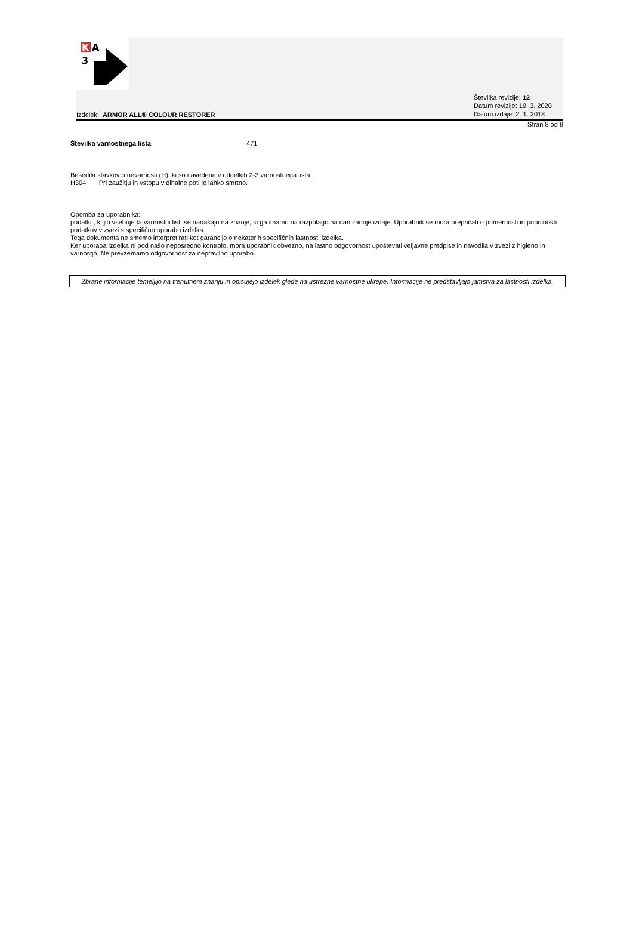K
A
3
Izdelek: ARMOR ALL® COLOUR RESTORER
Številka revizije: 12
Datum revizije: 19. 3. 2020
Datum izdaje: 2. 1. 2018
Stran 8 od 8
Številka varnostnega lista 471
Besedila stavkov o nevarnosti (H), ki so navedena v oddelkih 2-3 varnostnega lista:
H304 Pri zaužitju in vstopu v dihalne poti je lahko smrtno.
Opomba za uporabnika:
podatki , ki jih vsebuje ta varnostni list, se nanašajo na znanje, ki ga imamo na razpolago na dan zadnje izdaje. Uporabnik se mora prepričati o primernosti in popolnosti podatkov v zvezi s specifično uporabo izdelka.
Tega dokumenta ne smemo interpretirati kot garancijo o nekaterih specifičnih lastnosti izdelka.
Ker uporaba izdelka ni pod našo neposredno kontrolo, mora uporabnik obvezno, na lastno odgovornost upoštevati veljavne predpise in navodila v zvezi z higieno in varnostjo. Ne prevzemamo odgovornost za nepravilno uporabo.
Zbrane informacije temeljijo na trenutnem znanju in opisujejo izdelek glede na ustrezne varnostne ukrepe. Informacije ne predstavljajo jamstva za lastnosti izdelka.